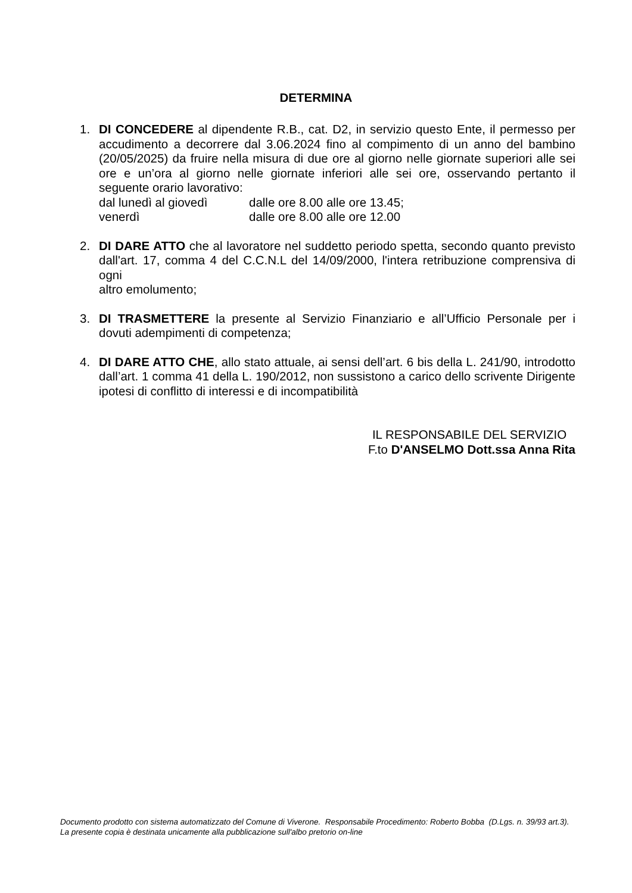DETERMINA
1. DI CONCEDERE al dipendente R.B., cat. D2, in servizio questo Ente, il permesso per accudimento a decorrere dal 3.06.2024 fino al compimento di un anno del bambino (20/05/2025) da fruire nella misura di due ore al giorno nelle giornate superiori alle sei ore e un’ora al giorno nelle giornate inferiori alle sei ore, osservando pertanto il seguente orario lavorativo:
dal lunedì al giovedì dalle ore 8.00 alle ore 13.45;
venerdì dalle ore 8.00 alle ore 12.00
2. DI DARE ATTO che al lavoratore nel suddetto periodo spetta, secondo quanto previsto dall'art. 17, comma 4 del C.C.N.L del 14/09/2000, l'intera retribuzione comprensiva di ogni
altro emolumento;
3. DI TRASMETTERE la presente al Servizio Finanziario e all’Ufficio Personale per i dovuti adempimenti di competenza;
4. DI DARE ATTO CHE, allo stato attuale, ai sensi dell’art. 6 bis della L. 241/90, introdotto dall’art. 1 comma 41 della L. 190/2012, non sussistono a carico dello scrivente Dirigente ipotesi di conflitto di interessi e di incompatibilità
IL RESPONSABILE DEL SERVIZIO
F.to D'ANSELMO Dott.ssa Anna Rita
Documento prodotto con sistema automatizzato del Comune di Viverone. Responsabile Procedimento: Roberto Bobba (D.Lgs. n. 39/93 art.3). La presente copia è destinata unicamente alla pubblicazione sull'albo pretorio on-line